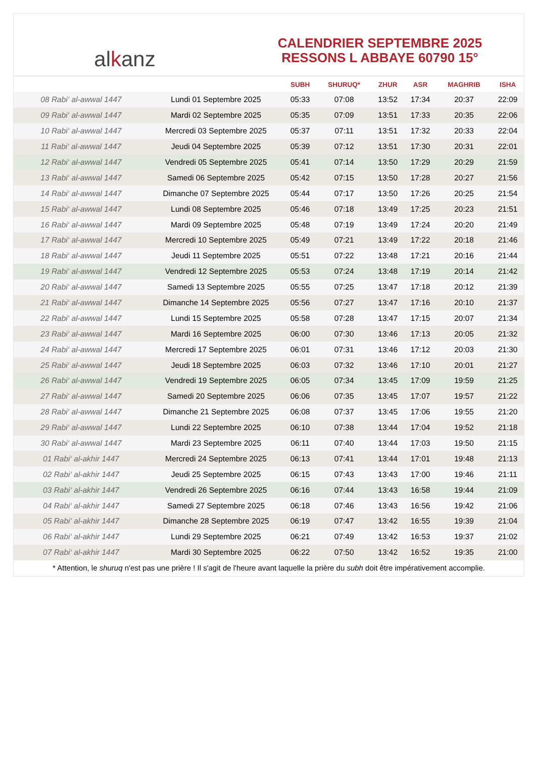al k anz
CALENDRIER SEPTEMBRE 2025
RESSONS L ABBAYE 60790 15°
| | | SUBH | SHURUQ* | ZHUR | ASR | MAGHRIB | ISHA |
| --- | --- | --- | --- | --- | --- | --- | --- |
| 08 Rabi‘ al-awwal 1447 | Lundi 01 Septembre 2025 | 05:33 | 07:08 | 13:52 | 17:34 | 20:37 | 22:09 |
| 09 Rabi‘ al-awwal 1447 | Mardi 02 Septembre 2025 | 05:35 | 07:09 | 13:51 | 17:33 | 20:35 | 22:06 |
| 10 Rabi‘ al-awwal 1447 | Mercredi 03 Septembre 2025 | 05:37 | 07:11 | 13:51 | 17:32 | 20:33 | 22:04 |
| 11 Rabi‘ al-awwal 1447 | Jeudi 04 Septembre 2025 | 05:39 | 07:12 | 13:51 | 17:30 | 20:31 | 22:01 |
| 12 Rabi‘ al-awwal 1447 | Vendredi 05 Septembre 2025 | 05:41 | 07:14 | 13:50 | 17:29 | 20:29 | 21:59 |
| 13 Rabi‘ al-awwal 1447 | Samedi 06 Septembre 2025 | 05:42 | 07:15 | 13:50 | 17:28 | 20:27 | 21:56 |
| 14 Rabi‘ al-awwal 1447 | Dimanche 07 Septembre 2025 | 05:44 | 07:17 | 13:50 | 17:26 | 20:25 | 21:54 |
| 15 Rabi‘ al-awwal 1447 | Lundi 08 Septembre 2025 | 05:46 | 07:18 | 13:49 | 17:25 | 20:23 | 21:51 |
| 16 Rabi‘ al-awwal 1447 | Mardi 09 Septembre 2025 | 05:48 | 07:19 | 13:49 | 17:24 | 20:20 | 21:49 |
| 17 Rabi‘ al-awwal 1447 | Mercredi 10 Septembre 2025 | 05:49 | 07:21 | 13:49 | 17:22 | 20:18 | 21:46 |
| 18 Rabi‘ al-awwal 1447 | Jeudi 11 Septembre 2025 | 05:51 | 07:22 | 13:48 | 17:21 | 20:16 | 21:44 |
| 19 Rabi‘ al-awwal 1447 | Vendredi 12 Septembre 2025 | 05:53 | 07:24 | 13:48 | 17:19 | 20:14 | 21:42 |
| 20 Rabi‘ al-awwal 1447 | Samedi 13 Septembre 2025 | 05:55 | 07:25 | 13:47 | 17:18 | 20:12 | 21:39 |
| 21 Rabi‘ al-awwal 1447 | Dimanche 14 Septembre 2025 | 05:56 | 07:27 | 13:47 | 17:16 | 20:10 | 21:37 |
| 22 Rabi‘ al-awwal 1447 | Lundi 15 Septembre 2025 | 05:58 | 07:28 | 13:47 | 17:15 | 20:07 | 21:34 |
| 23 Rabi‘ al-awwal 1447 | Mardi 16 Septembre 2025 | 06:00 | 07:30 | 13:46 | 17:13 | 20:05 | 21:32 |
| 24 Rabi‘ al-awwal 1447 | Mercredi 17 Septembre 2025 | 06:01 | 07:31 | 13:46 | 17:12 | 20:03 | 21:30 |
| 25 Rabi‘ al-awwal 1447 | Jeudi 18 Septembre 2025 | 06:03 | 07:32 | 13:46 | 17:10 | 20:01 | 21:27 |
| 26 Rabi‘ al-awwal 1447 | Vendredi 19 Septembre 2025 | 06:05 | 07:34 | 13:45 | 17:09 | 19:59 | 21:25 |
| 27 Rabi‘ al-awwal 1447 | Samedi 20 Septembre 2025 | 06:06 | 07:35 | 13:45 | 17:07 | 19:57 | 21:22 |
| 28 Rabi‘ al-awwal 1447 | Dimanche 21 Septembre 2025 | 06:08 | 07:37 | 13:45 | 17:06 | 19:55 | 21:20 |
| 29 Rabi‘ al-awwal 1447 | Lundi 22 Septembre 2025 | 06:10 | 07:38 | 13:44 | 17:04 | 19:52 | 21:18 |
| 30 Rabi‘ al-awwal 1447 | Mardi 23 Septembre 2025 | 06:11 | 07:40 | 13:44 | 17:03 | 19:50 | 21:15 |
| 01 Rabi‘ al-akhir 1447 | Mercredi 24 Septembre 2025 | 06:13 | 07:41 | 13:44 | 17:01 | 19:48 | 21:13 |
| 02 Rabi‘ al-akhir 1447 | Jeudi 25 Septembre 2025 | 06:15 | 07:43 | 13:43 | 17:00 | 19:46 | 21:11 |
| 03 Rabi‘ al-akhir 1447 | Vendredi 26 Septembre 2025 | 06:16 | 07:44 | 13:43 | 16:58 | 19:44 | 21:09 |
| 04 Rabi‘ al-akhir 1447 | Samedi 27 Septembre 2025 | 06:18 | 07:46 | 13:43 | 16:56 | 19:42 | 21:06 |
| 05 Rabi‘ al-akhir 1447 | Dimanche 28 Septembre 2025 | 06:19 | 07:47 | 13:42 | 16:55 | 19:39 | 21:04 |
| 06 Rabi‘ al-akhir 1447 | Lundi 29 Septembre 2025 | 06:21 | 07:49 | 13:42 | 16:53 | 19:37 | 21:02 |
| 07 Rabi‘ al-akhir 1447 | Mardi 30 Septembre 2025 | 06:22 | 07:50 | 13:42 | 16:52 | 19:35 | 21:00 |
* Attention, le shuruq n'est pas une prière ! Il s'agit de l'heure avant laquelle la prière du subh doit être impérativement accomplie.